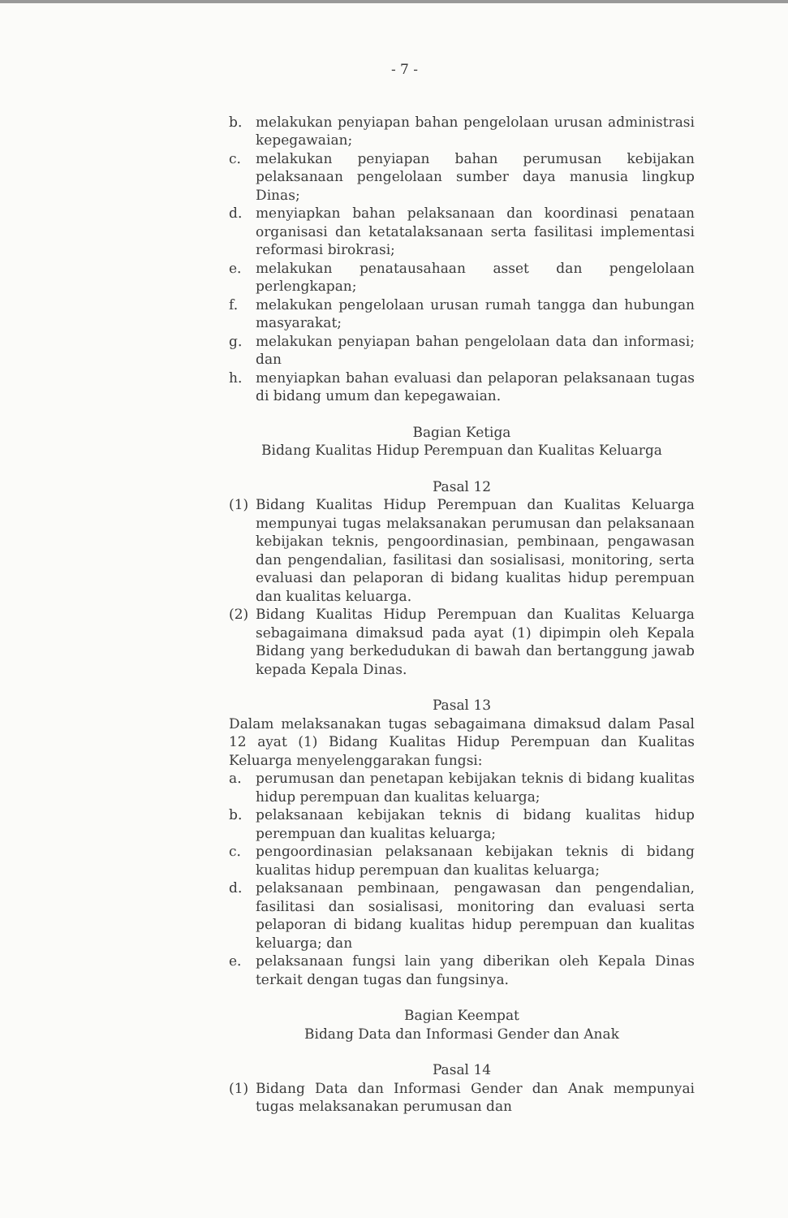- 7 -
b. melakukan penyiapan bahan pengelolaan urusan administrasi kepegawaian;
c. melakukan penyiapan bahan perumusan kebijakan pelaksanaan pengelolaan sumber daya manusia lingkup Dinas;
d. menyiapkan bahan pelaksanaan dan koordinasi penataan organisasi dan ketatalaksanaan serta fasilitasi implementasi reformasi birokrasi;
e. melakukan penatausahaan asset dan pengelolaan perlengkapan;
f. melakukan pengelolaan urusan rumah tangga dan hubungan masyarakat;
g. melakukan penyiapan bahan pengelolaan data dan informasi; dan
h. menyiapkan bahan evaluasi dan pelaporan pelaksanaan tugas di bidang umum dan kepegawaian.
Bagian Ketiga
Bidang Kualitas Hidup Perempuan dan Kualitas Keluarga
Pasal 12
(1) Bidang Kualitas Hidup Perempuan dan Kualitas Keluarga mempunyai tugas melaksanakan perumusan dan pelaksanaan kebijakan teknis, pengoordinasian, pembinaan, pengawasan dan pengendalian, fasilitasi dan sosialisasi, monitoring, serta evaluasi dan pelaporan di bidang kualitas hidup perempuan dan kualitas keluarga.
(2) Bidang Kualitas Hidup Perempuan dan Kualitas Keluarga sebagaimana dimaksud pada ayat (1) dipimpin oleh Kepala Bidang yang berkedudukan di bawah dan bertanggung jawab kepada Kepala Dinas.
Pasal 13
Dalam melaksanakan tugas sebagaimana dimaksud dalam Pasal 12 ayat (1) Bidang Kualitas Hidup Perempuan dan Kualitas Keluarga menyelenggarakan fungsi:
a. perumusan dan penetapan kebijakan teknis di bidang kualitas hidup perempuan dan kualitas keluarga;
b. pelaksanaan kebijakan teknis di bidang kualitas hidup perempuan dan kualitas keluarga;
c. pengoordinasian pelaksanaan kebijakan teknis di bidang kualitas hidup perempuan dan kualitas keluarga;
d. pelaksanaan pembinaan, pengawasan dan pengendalian, fasilitasi dan sosialisasi, monitoring dan evaluasi serta pelaporan di bidang kualitas hidup perempuan dan kualitas keluarga; dan
e. pelaksanaan fungsi lain yang diberikan oleh Kepala Dinas terkait dengan tugas dan fungsinya.
Bagian Keempat
Bidang Data dan Informasi Gender dan Anak
Pasal 14
(1) Bidang Data dan Informasi Gender dan Anak mempunyai tugas melaksanakan perumusan dan